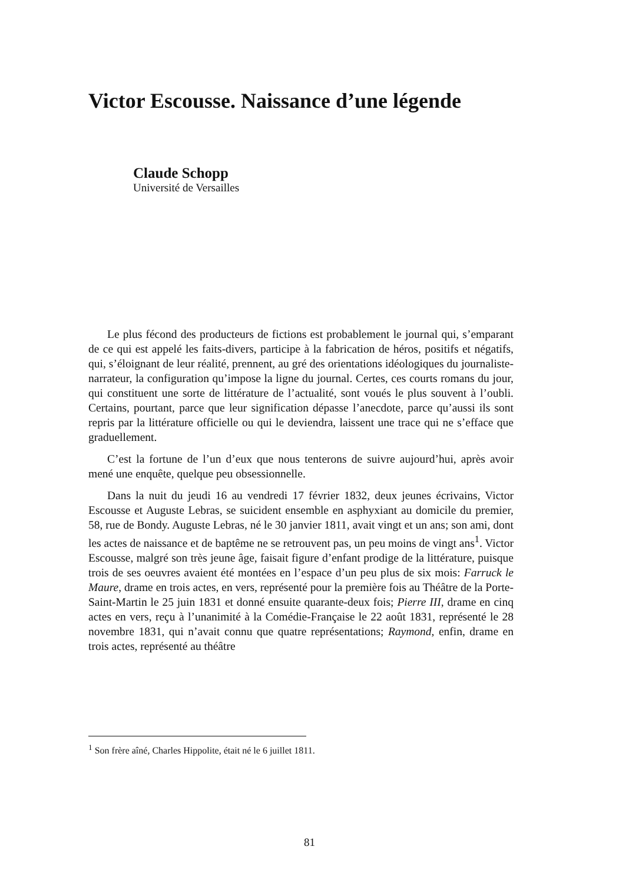Victor Escousse. Naissance d’une légende
Claude Schopp
Université de Versailles
Le plus fécond des producteurs de fictions est probablement le journal qui, s’emparant de ce qui est appelé les faits-divers, participe à la fabrication de héros, positifs et négatifs, qui, s’éloignant de leur réalité, prennent, au gré des orientations idéologiques du journaliste-narrateur, la configuration qu’impose la ligne du journal. Certes, ces courts romans du jour, qui constituent une sorte de littérature de l’actualité, sont voués le plus souvent à l’oubli. Certains, pourtant, parce que leur signification dépasse l’anecdote, parce qu’aussi ils sont repris par la littérature officielle ou qui le deviendra, laissent une trace qui ne s’efface que graduellement.
C’est la fortune de l’un d’eux que nous tenterons de suivre aujourd’hui, après avoir mené une enquête, quelque peu obsessionnelle.
Dans la nuit du jeudi 16 au vendredi 17 février 1832, deux jeunes écrivains, Victor Escousse et Auguste Lebras, se suicident ensemble en asphyxiant au domicile du premier, 58, rue de Bondy. Auguste Lebras, né le 30 janvier 1811, avait vingt et un ans; son ami, dont les actes de naissance et de baptême ne se retrouvent pas, un peu moins de vingt ans<sup>1</sup>. Victor Escousse, malgré son très jeune âge, faisait figure d’enfant prodige de la littérature, puisque trois de ses oeuvres avaient été montées en l’espace d’un peu plus de six mois: Farruck le Maure, drame en trois actes, en vers, représenté pour la première fois au Théâtre de la Porte-Saint-Martin le 25 juin 1831 et donné ensuite quarante-deux fois; Pierre III, drame en cinq actes en vers, reçu à l’unanimité à la Comédie-Française le 22 août 1831, représenté le 28 novembre 1831, qui n’avait connu que quatre représentations; Raymond, enfin, drame en trois actes, représenté au théâtre
<sup>1</sup> Son frère aîné, Charles Hippolite, était né le 6 juillet 1811.
81